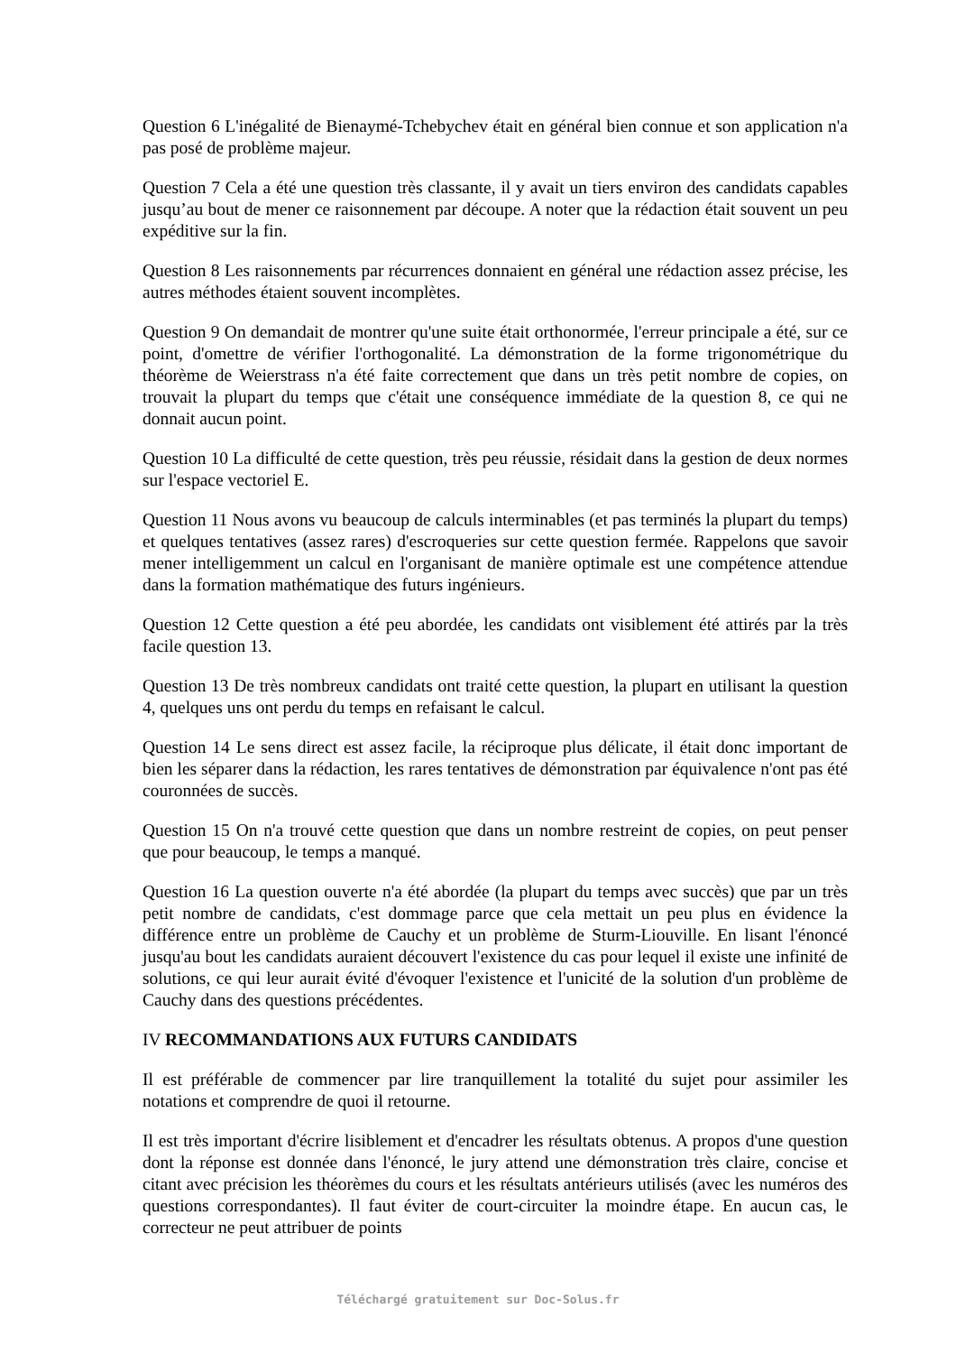Question 6 L'inégalité de Bienaymé-Tchebychev était en général bien connue et son application n'a pas posé de problème majeur.
Question 7 Cela a été une question très classante, il y avait un tiers environ des candidats capables jusqu’au bout de mener ce raisonnement par découpe. A noter que la rédaction était souvent un peu expéditive sur la fin.
Question 8 Les raisonnements par récurrences donnaient en général une rédaction assez précise, les autres méthodes étaient souvent incomplètes.
Question 9 On demandait de montrer qu'une suite était orthonormée, l'erreur principale a été, sur ce point, d'omettre de vérifier l'orthogonalité. La démonstration de la forme trigonométrique du théorème de Weierstrass n'a été faite correctement que dans un très petit nombre de copies, on trouvait la plupart du temps que c'était une conséquence immédiate de la question 8, ce qui ne donnait aucun point.
Question 10 La difficulté de cette question, très peu réussie, résidait dans la gestion de deux normes sur l'espace vectoriel E.
Question 11 Nous avons vu beaucoup de calculs interminables (et pas terminés la plupart du temps) et quelques tentatives (assez rares) d'escroqueries sur cette question fermée. Rappelons que savoir mener intelligemment un calcul en l'organisant de manière optimale est une compétence attendue dans la formation mathématique des futurs ingénieurs.
Question 12 Cette question a été peu abordée, les candidats ont visiblement été attirés par la très facile question 13.
Question 13 De très nombreux candidats ont traité cette question, la plupart en utilisant la question 4, quelques uns ont perdu du temps en refaisant le calcul.
Question 14 Le sens direct est assez facile, la réciproque plus délicate, il était donc important de bien les séparer dans la rédaction, les rares tentatives de démonstration par équivalence n'ont pas été couronnées de succès.
Question 15 On n'a trouvé cette question que dans un nombre restreint de copies, on peut penser que pour beaucoup, le temps a manqué.
Question 16 La question ouverte n'a été abordée (la plupart du temps avec succès) que par un très petit nombre de candidats, c'est dommage parce que cela mettait un peu plus en évidence la différence entre un problème de Cauchy et un problème de Sturm-Liouville. En lisant l'énoncé jusqu'au bout les candidats auraient découvert l'existence du cas pour lequel il existe une infinité de solutions, ce qui leur aurait évité d'évoquer l'existence et l'unicité de la solution d'un problème de Cauchy dans des questions précédentes.
IV RECOMMANDATIONS AUX FUTURS CANDIDATS
Il est préférable de commencer par lire tranquillement la totalité du sujet pour assimiler les notations et comprendre de quoi il retourne.
Il est très important d'écrire lisiblement et d'encadrer les résultats obtenus. A propos d'une question dont la réponse est donnée dans l'énoncé, le jury attend une démonstration très claire, concise et citant avec précision les théorèmes du cours et les résultats antérieurs utilisés (avec les numéros des questions correspondantes). Il faut éviter de court-circuiter la moindre étape. En aucun cas, le correcteur ne peut attribuer de points
Téléchargé gratuitement sur Doc-Solus.fr